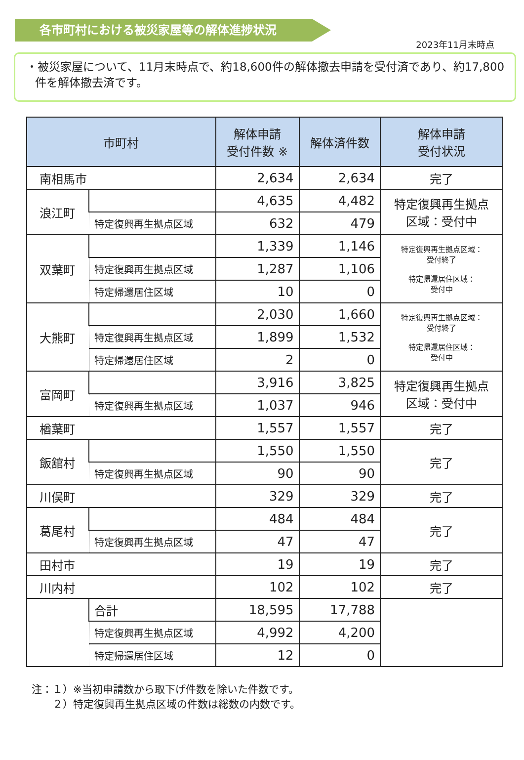各市町村における被災家屋等の解体進捗状況
2023年11月末時点
・被災家屋について、11月末時点で、約18,600件の解体撤去申請を受付済であり、約17,800件を解体撤去済です。
| 市町村 | | 解体申請 受付件数 ※ | 解体済件数 | 解体申請 受付状況 |
| --- | --- | --- | --- | --- |
| 南相馬市 | | 2,634 | 2,634 | 完了 |
| 浪江町 | | 4,635 | 4,482 | 特定復興再生拠点 区域：受付中 |
| | 特定復興再生拠点区域 | 632 | 479 | |
| 双葉町 | | 1,339 | 1,146 | 特定復興再生拠点区域： 受付終了 特定帰還居住区域： 受付中 |
| | 特定復興再生拠点区域 | 1,287 | 1,106 | |
| | 特定帰還居住区域 | 10 | 0 | |
| 大熊町 | | 2,030 | 1,660 | 特定復興再生拠点区域： 受付終了 特定帰還居住区域： 受付中 |
| | 特定復興再生拠点区域 | 1,899 | 1,532 | |
| | 特定帰還居住区域 | 2 | 0 | |
| 富岡町 | | 3,916 | 3,825 | 特定復興再生拠点 区域：受付中 |
| | 特定復興再生拠点区域 | 1,037 | 946 | |
| 楢葉町 | | 1,557 | 1,557 | 完了 |
| 飯舘村 | | 1,550 | 1,550 | 完了 |
| | 特定復興再生拠点区域 | 90 | 90 | |
| 川俣町 | | 329 | 329 | 完了 |
| 葛尾村 | | 484 | 484 | 完了 |
| | 特定復興再生拠点区域 | 47 | 47 | |
| 田村市 | | 19 | 19 | 完了 |
| 川内村 | | 102 | 102 | 完了 |
| | 合計 | 18,595 | 17,788 | |
| | 特定復興再生拠点区域 | 4,992 | 4,200 | |
| | 特定帰還居住区域 | 12 | 0 | |
注：１）※当初申請数から取下げ件数を除いた件数です。
　　２）特定復興再生拠点区域の件数は総数の内数です。